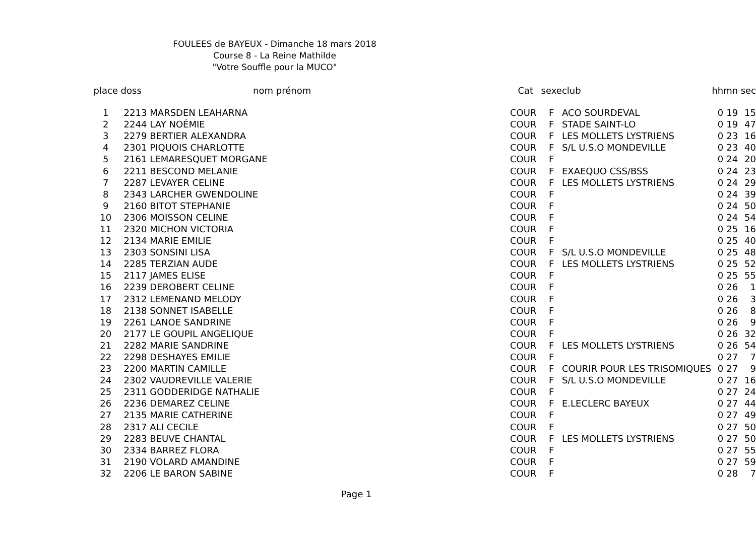FOULEES de BAYEUX - Dimanche 18 mars 2018
Course 8 - La Reine Mathilde
"Votre Souffle pour la MUCO"
| place | doss | nom prénom | Cat | sexe | club | hh | mn | sec |
| --- | --- | --- | --- | --- | --- | --- | --- | --- |
| 1 | 2213 | MARSDEN LEAHARNA | COUR | F | ACO SOURDEVAL | 0 | 19 | 15 |
| 2 | 2244 | LAY NOÉMIE | COUR | F | STADE SAINT-LO | 0 | 19 | 47 |
| 3 | 2279 | BERTIER ALEXANDRA | COUR | F | LES MOLLETS LYSTRIENS | 0 | 23 | 16 |
| 4 | 2301 | PIQUOIS CHARLOTTE | COUR | F | S/L U.S.O MONDEVILLE | 0 | 23 | 40 |
| 5 | 2161 | LEMARESQUET MORGANE | COUR | F | | 0 | 24 | 20 |
| 6 | 2211 | BESCOND MELANIE | COUR | F | EXAEQUO CSS/BSS | 0 | 24 | 23 |
| 7 | 2287 | LEVAYER CELINE | COUR | F | LES MOLLETS LYSTRIENS | 0 | 24 | 29 |
| 8 | 2343 | LARCHER GWENDOLINE | COUR | F | | 0 | 24 | 39 |
| 9 | 2160 | BITOT STEPHANIE | COUR | F | | 0 | 24 | 50 |
| 10 | 2306 | MOISSON CELINE | COUR | F | | 0 | 24 | 54 |
| 11 | 2320 | MICHON VICTORIA | COUR | F | | 0 | 25 | 16 |
| 12 | 2134 | MARIE EMILIE | COUR | F | | 0 | 25 | 40 |
| 13 | 2303 | SONSINI LISA | COUR | F | S/L U.S.O MONDEVILLE | 0 | 25 | 48 |
| 14 | 2285 | TERZIAN AUDE | COUR | F | LES MOLLETS LYSTRIENS | 0 | 25 | 52 |
| 15 | 2117 | JAMES ELISE | COUR | F | | 0 | 25 | 55 |
| 16 | 2239 | DEROBERT CELINE | COUR | F | | 0 | 26 | 1 |
| 17 | 2312 | LEMENAND MELODY | COUR | F | | 0 | 26 | 3 |
| 18 | 2138 | SONNET ISABELLE | COUR | F | | 0 | 26 | 8 |
| 19 | 2261 | LANOE SANDRINE | COUR | F | | 0 | 26 | 9 |
| 20 | 2177 | LE GOUPIL ANGELIQUE | COUR | F | | 0 | 26 | 32 |
| 21 | 2282 | MARIE SANDRINE | COUR | F | LES MOLLETS LYSTRIENS | 0 | 26 | 54 |
| 22 | 2298 | DESHAYES EMILIE | COUR | F | | 0 | 27 | 7 |
| 23 | 2200 | MARTIN CAMILLE | COUR | F | COURIR POUR LES TRISOMIQUES | 0 | 27 | 9 |
| 24 | 2302 | VAUDREVILLE VALERIE | COUR | F | S/L U.S.O MONDEVILLE | 0 | 27 | 16 |
| 25 | 2311 | GODDERIDGE NATHALIE | COUR | F | | 0 | 27 | 24 |
| 26 | 2236 | DEMAREZ CELINE | COUR | F | E.LECLERC BAYEUX | 0 | 27 | 44 |
| 27 | 2135 | MARIE CATHERINE | COUR | F | | 0 | 27 | 49 |
| 28 | 2317 | ALI CECILE | COUR | F | | 0 | 27 | 50 |
| 29 | 2283 | BEUVE CHANTAL | COUR | F | LES MOLLETS LYSTRIENS | 0 | 27 | 50 |
| 30 | 2334 | BARREZ FLORA | COUR | F | | 0 | 27 | 55 |
| 31 | 2190 | VOLARD AMANDINE | COUR | F | | 0 | 27 | 59 |
| 32 | 2206 | LE BARON SABINE | COUR | F | | 0 | 28 | 7 |
Page 1